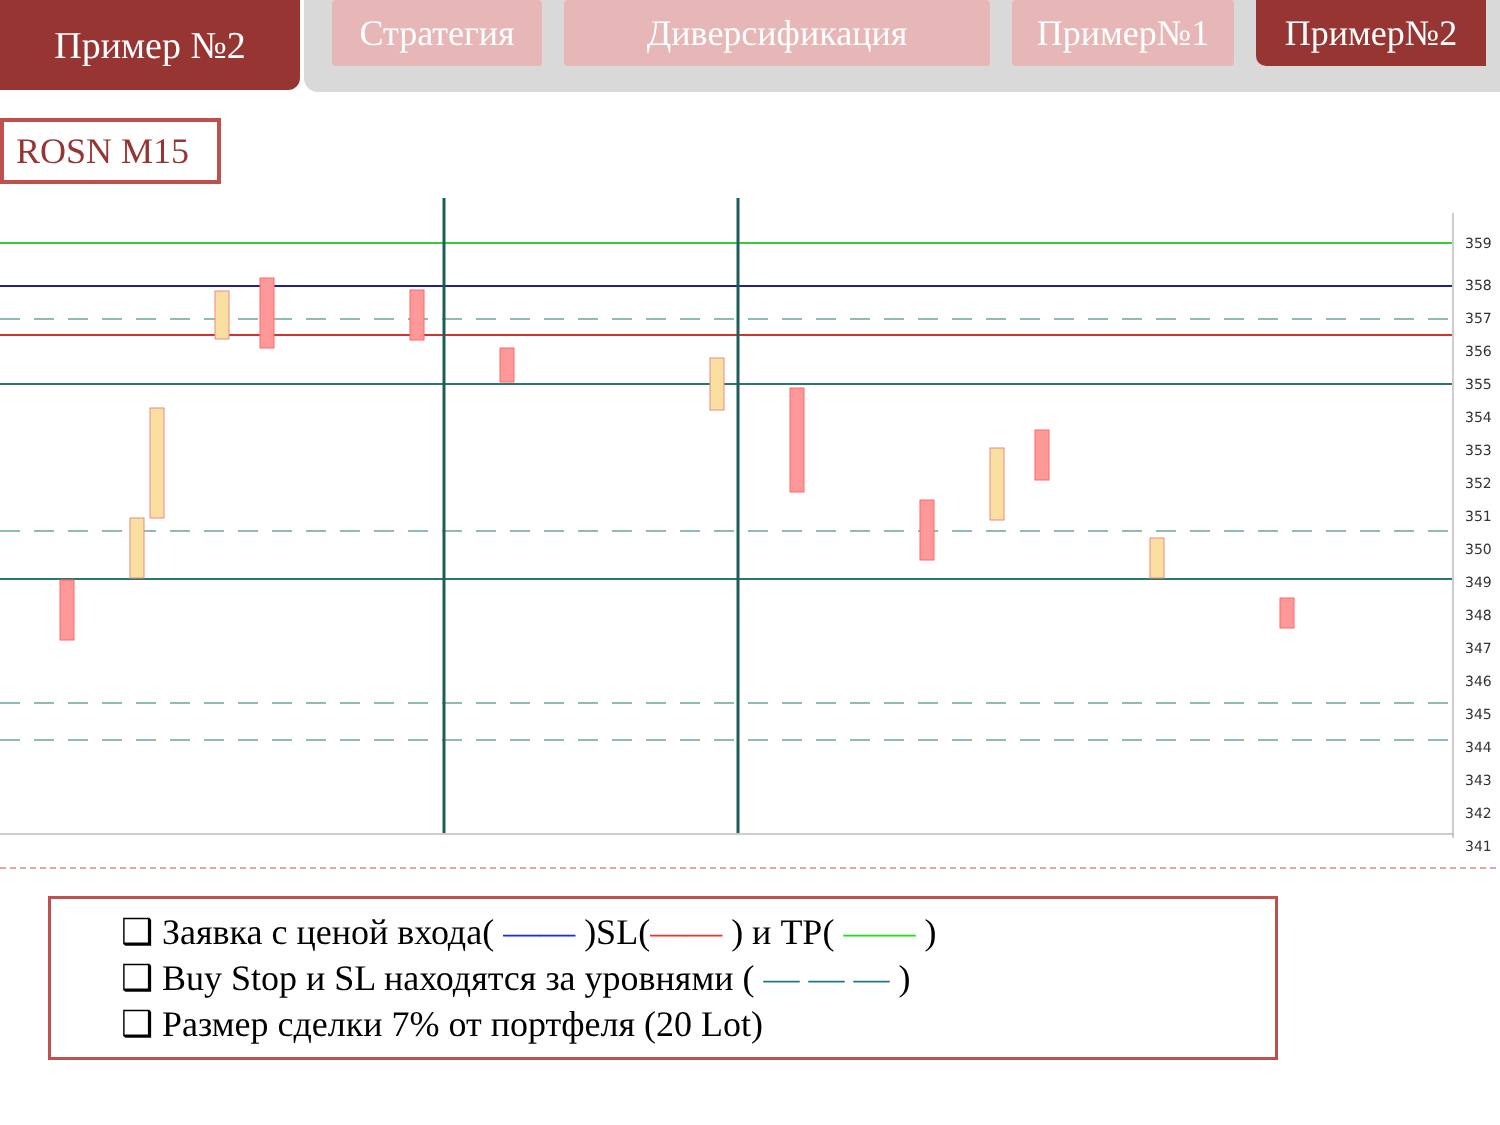Пример №2
Стратегия Диверсификация Пример№1 Пример№2
ROSN M15
359
358
357
356
355
354
353
352
351
350
349
348
347
346
345
344
343
342
341
❑ Заявка с ценой входа( —— )SL(—— ) и TP( —— )
❑ Buy Stop и SL находятся за уровнями ( — — — )
❑ Размер сделки 7% от портфеля (20 Lot)